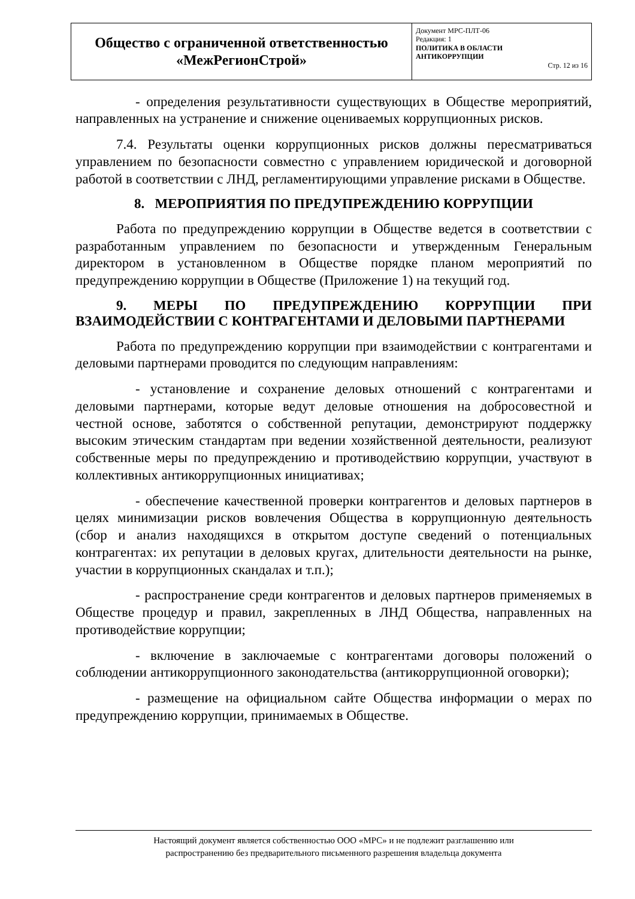| Общество с ограниченной ответственностью «МежРегионСтрой» | Документ МРС-ПЛТ-06 Редакция: 1 ПОЛИТИКА В ОБЛАСТИ АНТИКОРРУПЦИИ Стр. 12 из 16 |
- определения результативности существующих в Обществе мероприятий, направленных на устранение и снижение оцениваемых коррупционных рисков.
7.4. Результаты оценки коррупционных рисков должны пересматриваться управлением по безопасности совместно с управлением юридической и договорной работой в соответствии с ЛНД, регламентирующими управление рисками в Обществе.
8. МЕРОПРИЯТИЯ ПО ПРЕДУПРЕЖДЕНИЮ КОРРУПЦИИ
Работа по предупреждению коррупции в Обществе ведется в соответствии с разработанным управлением по безопасности и утвержденным Генеральным директором в установленном в Обществе порядке планом мероприятий по предупреждению коррупции в Обществе (Приложение 1) на текущий год.
9. МЕРЫ ПО ПРЕДУПРЕЖДЕНИЮ КОРРУПЦИИ ПРИ ВЗАИМОДЕЙСТВИИ С КОНТРАГЕНТАМИ И ДЕЛОВЫМИ ПАРТНЕРАМИ
Работа по предупреждению коррупции при взаимодействии с контрагентами и деловыми партнерами проводится по следующим направлениям:
- установление и сохранение деловых отношений с контрагентами и деловыми партнерами, которые ведут деловые отношения на добросовестной и честной основе, заботятся о собственной репутации, демонстрируют поддержку высоким этическим стандартам при ведении хозяйственной деятельности, реализуют собственные меры по предупреждению и противодействию коррупции, участвуют в коллективных антикоррупционных инициативах;
- обеспечение качественной проверки контрагентов и деловых партнеров в целях минимизации рисков вовлечения Общества в коррупционную деятельность (сбор и анализ находящихся в открытом доступе сведений о потенциальных контрагентах: их репутации в деловых кругах, длительности деятельности на рынке, участии в коррупционных скандалах и т.п.);
- распространение среди контрагентов и деловых партнеров применяемых в Обществе процедур и правил, закрепленных в ЛНД Общества, направленных на противодействие коррупции;
- включение в заключаемые с контрагентами договоры положений о соблюдении антикоррупционного законодательства (антикоррупционной оговорки);
- размещение на официальном сайте Общества информации о мерах по предупреждению коррупции, принимаемых в Обществе.
Настоящий документ является собственностью ООО «МРС» и не подлежит разглашению или
распространению без предварительного письменного разрешения владельца документа